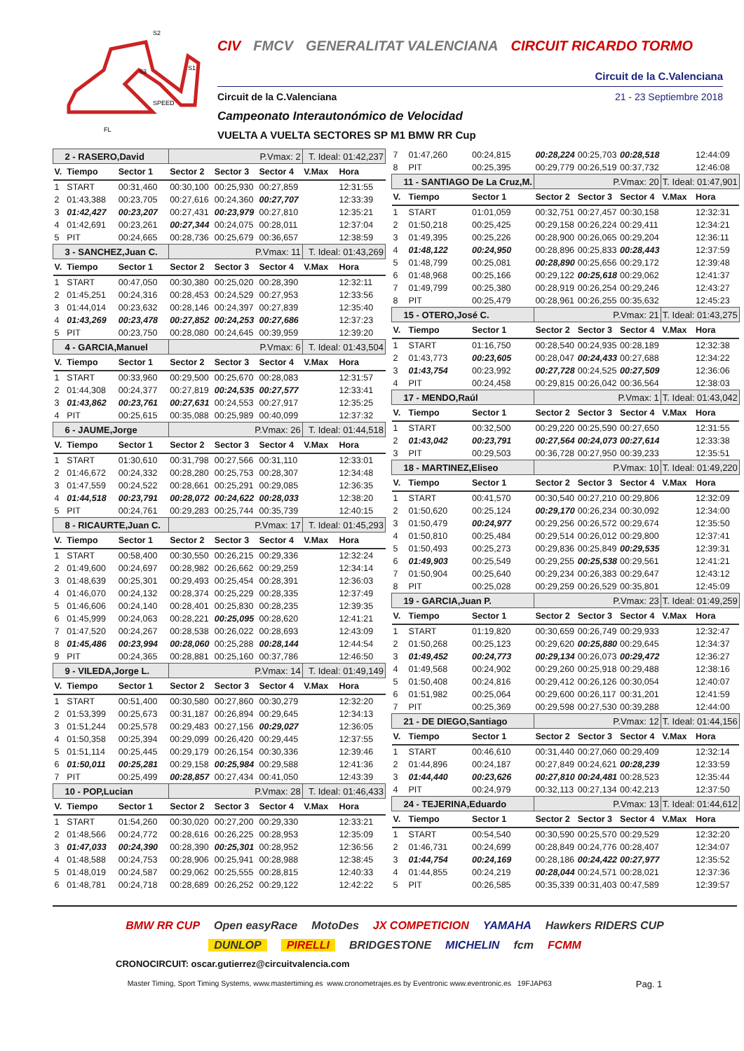SPEED
S2
S1
S3
FL
CIV FMCV GENERALITAT VALENCIANA CIRCUIT RICARDO TORMO
Circuit de la C.Valenciana
Circuit de la C.Valenciana 21 - 23 Septiembre 2018
Campeonato Interautonómico de Velocidad
VUELTA A VUELTA SECTORES SP M1 BMW RR Cup
| 2 - RASERO,David | | | P.Vmax: 2 | | | T. Ideal: 01:42,237 | |
| V. | Tiempo | Sector 1 | Sector 2 | Sector 3 | Sector 4 | V.Max | Hora |
| 1 | START | 00:31,460 | 00:30,100 | 00:25,930 | 00:27,859 | | 12:31:55 |
| 2 | 01:43,388 | 00:23,705 | 00:27,616 | 00:24,360 | 00:27,707 | | 12:33:39 |
| 3 | 01:42,427 | 00:23,207 | 00:27,431 | 00:23,979 | 00:27,810 | | 12:35:21 |
| 4 | 01:42,691 | 00:23,261 | 00:27,344 | 00:24,075 | 00:28,011 | | 12:37:04 |
| 5 | PIT | 00:24,665 | 00:28,736 | 00:25,679 | 00:36,657 | | 12:38:59 |
| 3 - SANCHEZ,Juan C. | | | P.Vmax: 11 | | | T. Ideal: 01:43,269 | |
| V. | Tiempo | Sector 1 | Sector 2 | Sector 3 | Sector 4 | V.Max | Hora |
| 1 | START | 00:47,050 | 00:30,380 | 00:25,020 | 00:28,390 | | 12:32:11 |
| 2 | 01:45,251 | 00:24,316 | 00:28,453 | 00:24,529 | 00:27,953 | | 12:33:56 |
| 3 | 01:44,014 | 00:23,632 | 00:28,146 | 00:24,397 | 00:27,839 | | 12:35:40 |
| 4 | 01:43,269 | 00:23,478 | 00:27,852 | 00:24,253 | 00:27,686 | | 12:37:23 |
| 5 | PIT | 00:23,750 | 00:28,080 | 00:24,645 | 00:39,959 | | 12:39:20 |
| 4 - GARCIA,Manuel | | | P.Vmax: 6 | | | T. Ideal: 01:43,504 | |
| V. | Tiempo | Sector 1 | Sector 2 | Sector 3 | Sector 4 | V.Max | Hora |
| 1 | START | 00:33,960 | 00:29,500 | 00:25,670 | 00:28,083 | | 12:31:57 |
| 2 | 01:44,308 | 00:24,377 | 00:27,819 | 00:24,535 | 00:27,577 | | 12:33:41 |
| 3 | 01:43,862 | 00:23,761 | 00:27,631 | 00:24,553 | 00:27,917 | | 12:35:25 |
| 4 | PIT | 00:25,615 | 00:35,088 | 00:25,989 | 00:40,099 | | 12:37:32 |
| 6 - JAUME,Jorge | | | P.Vmax: 26 | | | T. Ideal: 01:44,518 | |
| V. | Tiempo | Sector 1 | Sector 2 | Sector 3 | Sector 4 | V.Max | Hora |
| 1 | START | 01:30,610 | 00:31,798 | 00:27,566 | 00:31,110 | | 12:33:01 |
| 2 | 01:46,672 | 00:24,332 | 00:28,280 | 00:25,753 | 00:28,307 | | 12:34:48 |
| 3 | 01:47,559 | 00:24,522 | 00:28,661 | 00:25,291 | 00:29,085 | | 12:36:35 |
| 4 | 01:44,518 | 00:23,791 | 00:28,072 | 00:24,622 | 00:28,033 | | 12:38:20 |
| 5 | PIT | 00:24,761 | 00:29,283 | 00:25,744 | 00:35,739 | | 12:40:15 |
| 8 - RICAURTE,Juan C. | | | P.Vmax: 17 | | | T. Ideal: 01:45,293 | |
| V. | Tiempo | Sector 1 | Sector 2 | Sector 3 | Sector 4 | V.Max | Hora |
| 1 | START | 00:58,400 | 00:30,550 | 00:26,215 | 00:29,336 | | 12:32:24 |
| 2 | 01:49,600 | 00:24,697 | 00:28,982 | 00:26,662 | 00:29,259 | | 12:34:14 |
| 3 | 01:48,639 | 00:25,301 | 00:29,493 | 00:25,454 | 00:28,391 | | 12:36:03 |
| 4 | 01:46,070 | 00:24,132 | 00:28,374 | 00:25,229 | 00:28,335 | | 12:37:49 |
| 5 | 01:46,606 | 00:24,140 | 00:28,401 | 00:25,830 | 00:28,235 | | 12:39:35 |
| 6 | 01:45,999 | 00:24,063 | 00:28,221 | 00:25,095 | 00:28,620 | | 12:41:21 |
| 7 | 01:47,520 | 00:24,267 | 00:28,538 | 00:26,022 | 00:28,693 | | 12:43:09 |
| 8 | 01:45,486 | 00:23,994 | 00:28,060 | 00:25,288 | 00:28,144 | | 12:44:54 |
| 9 | PIT | 00:24,365 | 00:28,881 | 00:25,160 | 00:37,786 | | 12:46:50 |
| 9 - VILEDA,Jorge L. | | | P.Vmax: 14 | | | T. Ideal: 01:49,149 | |
| V. | Tiempo | Sector 1 | Sector 2 | Sector 3 | Sector 4 | V.Max | Hora |
| 1 | START | 00:51,400 | 00:30,580 | 00:27,860 | 00:30,279 | | 12:32:20 |
| 2 | 01:53,399 | 00:25,673 | 00:31,187 | 00:26,894 | 00:29,645 | | 12:34:13 |
| 3 | 01:51,244 | 00:25,578 | 00:29,483 | 00:27,156 | 00:29,027 | | 12:36:05 |
| 4 | 01:50,358 | 00:25,394 | 00:29,099 | 00:26,420 | 00:29,445 | | 12:37:55 |
| 5 | 01:51,114 | 00:25,445 | 00:29,179 | 00:26,154 | 00:30,336 | | 12:39:46 |
| 6 | 01:50,011 | 00:25,281 | 00:29,158 | 00:25,984 | 00:29,588 | | 12:41:36 |
| 7 | PIT | 00:25,499 | 00:28,857 | 00:27,434 | 00:41,050 | | 12:43:39 |
| 10 - POP,Lucian | | | P.Vmax: 28 | | | T. Ideal: 01:46,433 | |
| V. | Tiempo | Sector 1 | Sector 2 | Sector 3 | Sector 4 | V.Max | Hora |
| 1 | START | 01:54,260 | 00:30,020 | 00:27,200 | 00:29,330 | | 12:33:21 |
| 2 | 01:48,566 | 00:24,772 | 00:28,616 | 00:26,225 | 00:28,953 | | 12:35:09 |
| 3 | 01:47,033 | 00:24,390 | 00:28,390 | 00:25,301 | 00:28,952 | | 12:36:56 |
| 4 | 01:48,588 | 00:24,753 | 00:28,906 | 00:25,941 | 00:28,988 | | 12:38:45 |
| 5 | 01:48,019 | 00:24,587 | 00:29,062 | 00:25,555 | 00:28,815 | | 12:40:33 |
| 6 | 01:48,781 | 00:24,718 | 00:28,689 | 00:26,252 | 00:29,122 | | 12:42:22 |
| 7 | 01:47,260 | 00:24,815 | 00:28,224 | 00:25,703 | 00:28,518 | | 12:44:09 |
| 8 | PIT | 00:25,395 | 00:29,779 | 00:26,519 | 00:37,732 | | 12:46:08 |
| 11 - SANTIAGO De La Cruz,M. | | | P.Vmax: 20 | | | T. Ideal: 01:47,901 | |
| V. | Tiempo | Sector 1 | Sector 2 | Sector 3 | Sector 4 | V.Max | Hora |
| 1 | START | 01:01,059 | 00:32,751 | 00:27,457 | 00:30,158 | | 12:32:31 |
| 2 | 01:50,218 | 00:25,425 | 00:29,158 | 00:26,224 | 00:29,411 | | 12:34:21 |
| 3 | 01:49,395 | 00:25,226 | 00:28,900 | 00:26,065 | 00:29,204 | | 12:36:11 |
| 4 | 01:48,122 | 00:24,950 | 00:28,896 | 00:25,833 | 00:28,443 | | 12:37:59 |
| 5 | 01:48,799 | 00:25,081 | 00:28,890 | 00:25,656 | 00:29,172 | | 12:39:48 |
| 6 | 01:48,968 | 00:25,166 | 00:29,122 | 00:25,618 | 00:29,062 | | 12:41:37 |
| 7 | 01:49,799 | 00:25,380 | 00:28,919 | 00:26,254 | 00:29,246 | | 12:43:27 |
| 8 | PIT | 00:25,479 | 00:28,961 | 00:26,255 | 00:35,632 | | 12:45:23 |
| 15 - OTERO,José C. | | | P.Vmax: 21 | | | T. Ideal: 01:43,275 | |
| V. | Tiempo | Sector 1 | Sector 2 | Sector 3 | Sector 4 | V.Max | Hora |
| 1 | START | 01:16,750 | 00:28,540 | 00:24,935 | 00:28,189 | | 12:32:38 |
| 2 | 01:43,773 | 00:23,605 | 00:28,047 | 00:24,433 | 00:27,688 | | 12:34:22 |
| 3 | 01:43,754 | 00:23,992 | 00:27,728 | 00:24,525 | 00:27,509 | | 12:36:06 |
| 4 | PIT | 00:24,458 | 00:29,815 | 00:26,042 | 00:36,564 | | 12:38:03 |
| 17 - MENDO,Raúl | | | P.Vmax: 1 | | | T. Ideal: 01:43,042 | |
| V. | Tiempo | Sector 1 | Sector 2 | Sector 3 | Sector 4 | V.Max | Hora |
| 1 | START | 00:32,500 | 00:29,220 | 00:25,590 | 00:27,650 | | 12:31:55 |
| 2 | 01:43,042 | 00:23,791 | 00:27,564 | 00:24,073 | 00:27,614 | | 12:33:38 |
| 3 | PIT | 00:29,503 | 00:36,728 | 00:27,950 | 00:39,233 | | 12:35:51 |
| 18 - MARTINEZ,Eliseo | | | P.Vmax: 10 | | | T. Ideal: 01:49,220 | |
| V. | Tiempo | Sector 1 | Sector 2 | Sector 3 | Sector 4 | V.Max | Hora |
| 1 | START | 00:41,570 | 00:30,540 | 00:27,210 | 00:29,806 | | 12:32:09 |
| 2 | 01:50,620 | 00:25,124 | 00:29,170 | 00:26,234 | 00:30,092 | | 12:34:00 |
| 3 | 01:50,479 | 00:24,977 | 00:29,256 | 00:26,572 | 00:29,674 | | 12:35:50 |
| 4 | 01:50,810 | 00:25,484 | 00:29,514 | 00:26,012 | 00:29,800 | | 12:37:41 |
| 5 | 01:50,493 | 00:25,273 | 00:29,836 | 00:25,849 | 00:29,535 | | 12:39:31 |
| 6 | 01:49,903 | 00:25,549 | 00:29,255 | 00:25,538 | 00:29,561 | | 12:41:21 |
| 7 | 01:50,904 | 00:25,640 | 00:29,234 | 00:26,383 | 00:29,647 | | 12:43:12 |
| 8 | PIT | 00:25,028 | 00:29,259 | 00:26,529 | 00:35,801 | | 12:45:09 |
| 19 - GARCIA,Juan P. | | | P.Vmax: 23 | | | T. Ideal: 01:49,259 | |
| V. | Tiempo | Sector 1 | Sector 2 | Sector 3 | Sector 4 | V.Max | Hora |
| 1 | START | 01:19,820 | 00:30,659 | 00:26,749 | 00:29,933 | | 12:32:47 |
| 2 | 01:50,268 | 00:25,123 | 00:29,620 | 00:25,880 | 00:29,645 | | 12:34:37 |
| 3 | 01:49,452 | 00:24,773 | 00:29,134 | 00:26,073 | 00:29,472 | | 12:36:27 |
| 4 | 01:49,568 | 00:24,902 | 00:29,260 | 00:25,918 | 00:29,488 | | 12:38:16 |
| 5 | 01:50,408 | 00:24,816 | 00:29,412 | 00:26,126 | 00:30,054 | | 12:40:07 |
| 6 | 01:51,982 | 00:25,064 | 00:29,600 | 00:26,117 | 00:31,201 | | 12:41:59 |
| 7 | PIT | 00:25,369 | 00:29,598 | 00:27,530 | 00:39,288 | | 12:44:00 |
| 21 - DE DIEGO,Santiago | | | P.Vmax: 12 | | | T. Ideal: 01:44,156 | |
| V. | Tiempo | Sector 1 | Sector 2 | Sector 3 | Sector 4 | V.Max | Hora |
| 1 | START | 00:46,610 | 00:31,440 | 00:27,060 | 00:29,409 | | 12:32:14 |
| 2 | 01:44,896 | 00:24,187 | 00:27,849 | 00:24,621 | 00:28,239 | | 12:33:59 |
| 3 | 01:44,440 | 00:23,626 | 00:27,810 | 00:24,481 | 00:28,523 | | 12:35:44 |
| 4 | PIT | 00:24,979 | 00:32,113 | 00:27,134 | 00:42,213 | | 12:37:50 |
| 24 - TEJERINA,Eduardo | | | P.Vmax: 13 | | | T. Ideal: 01:44,612 | |
| V. | Tiempo | Sector 1 | Sector 2 | Sector 3 | Sector 4 | V.Max | Hora |
| 1 | START | 00:54,540 | 00:30,590 | 00:25,570 | 00:29,529 | | 12:32:20 |
| 2 | 01:46,731 | 00:24,699 | 00:28,849 | 00:24,776 | 00:28,407 | | 12:34:07 |
| 3 | 01:44,754 | 00:24,169 | 00:28,186 | 00:24,422 | 00:27,977 | | 12:35:52 |
| 4 | 01:44,855 | 00:24,219 | 00:28,044 | 00:24,571 | 00:28,021 | | 12:37:36 |
| 5 | PIT | 00:26,585 | 00:35,339 | 00:31,403 | 00:47,589 | | 12:39:57 |
BMW RR CUP Open easyRace MotoDes JX COMPETICION YAMAHA Hawkers RIDERS CUP
DUNLOP PIRELLI BRIDGESTONE MICHELIN fcm FCMM
CRONOCIRCUIT: oscar.gutierrez@circuitvalencia.com
Master Timing, Sport Timing Systems, www.mastertiming.es www.cronometrajes.es by Eventronic www.eventronic.es 19FJAP63 Pag. 1